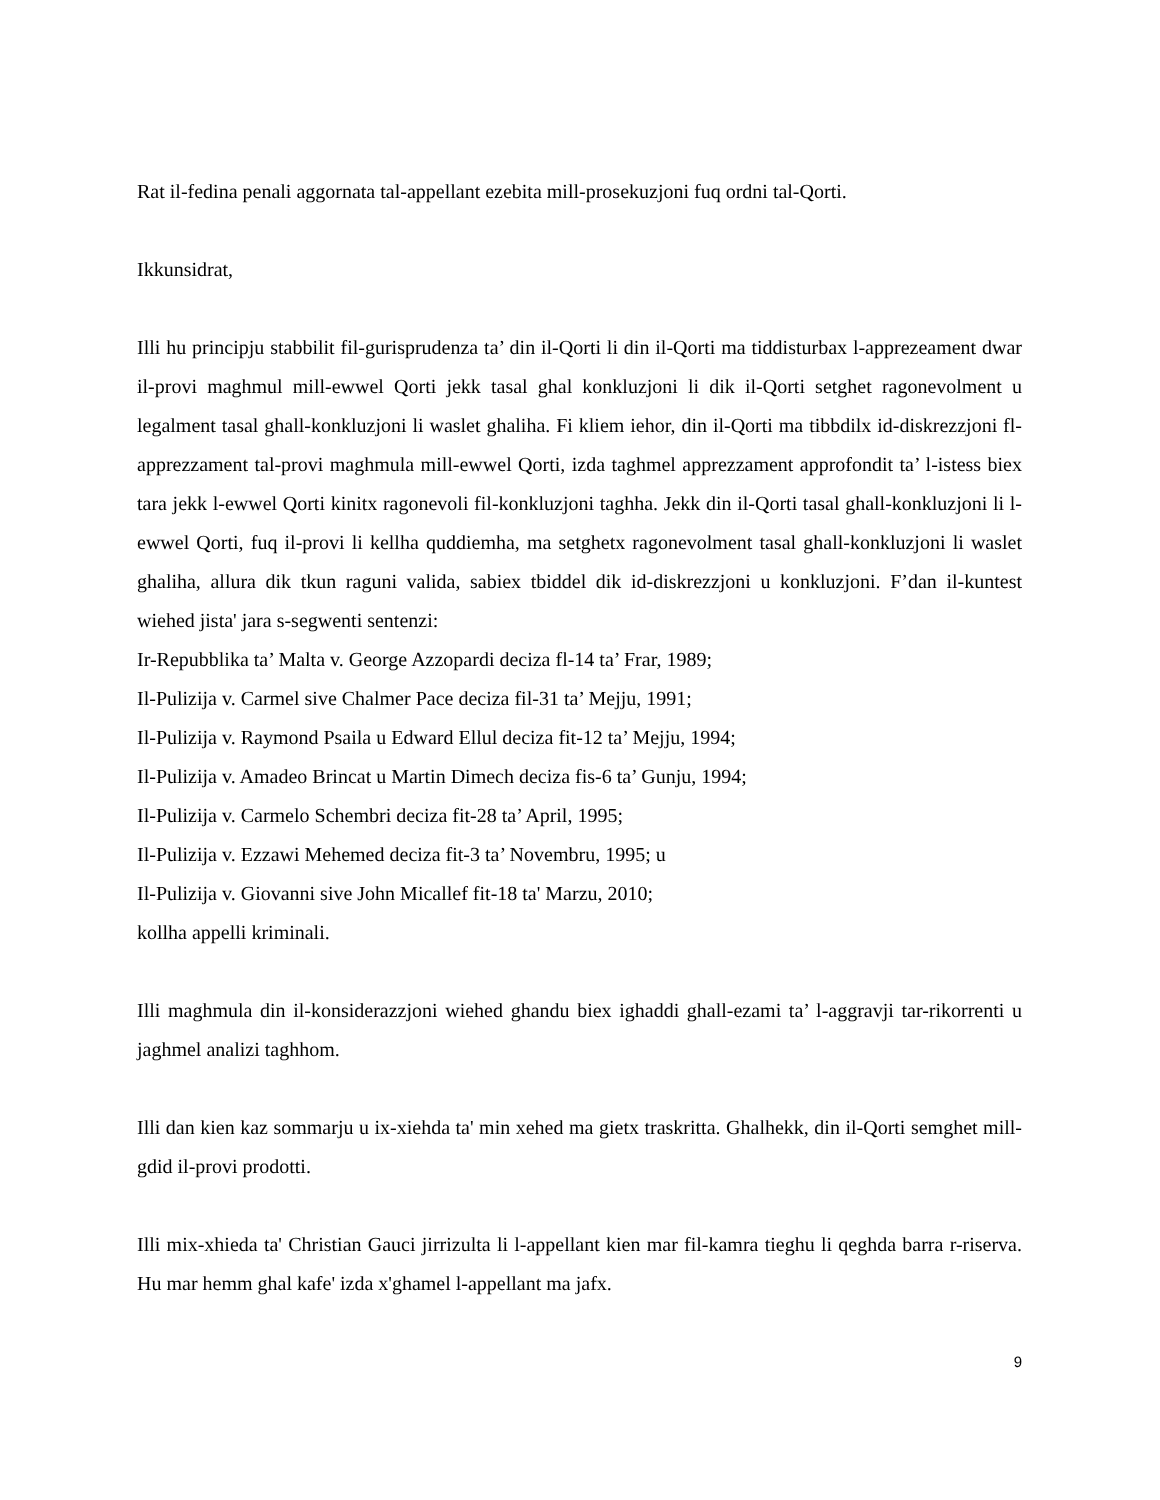Rat il-fedina penali aggornata tal-appellant ezebita mill-prosekuzjoni fuq ordni tal-Qorti.
Ikkunsidrat,
Illi hu principju stabbilit fil-gurisprudenza ta’ din il-Qorti li din il-Qorti ma tiddisturbax l-apprezeament dwar il-provi maghmul mill-ewwel Qorti jekk tasal ghal konkluzjoni li dik il-Qorti setghet ragonevolment u legalment tasal ghall-konkluzjoni li waslet ghaliha. Fi kliem iehor, din il-Qorti ma tibbdilx id-diskrezzjoni fl-apprezzament tal-provi maghmula mill-ewwel Qorti, izda taghmel apprezzament approfondit ta’ l-istess biex tara jekk l-ewwel Qorti kinitx ragonevoli fil-konkluzjoni taghha. Jekk din il-Qorti tasal ghall-konkluzjoni li l-ewwel Qorti, fuq il-provi li kellha quddiemha, ma setghetx ragonevolment tasal ghall-konkluzjoni li waslet ghaliha, allura dik tkun raguni valida, sabiex tbiddel dik id-diskrezzjoni u konkluzjoni. F’dan il-kuntest wiehed jista' jara s-segwenti sentenzi:
Ir-Repubblika ta’ Malta v. George Azzopardi deciza fl-14 ta’ Frar, 1989;
Il-Pulizija v. Carmel sive Chalmer Pace deciza fil-31 ta’ Mejju, 1991;
Il-Pulizija v. Raymond Psaila u Edward Ellul deciza fit-12 ta’ Mejju, 1994;
Il-Pulizija v. Amadeo Brincat u Martin Dimech deciza fis-6 ta’ Gunju, 1994;
Il-Pulizija v. Carmelo Schembri deciza fit-28 ta’ April, 1995;
Il-Pulizija v. Ezzawi Mehemed deciza fit-3 ta’ Novembru, 1995; u
Il-Pulizija v. Giovanni sive John Micallef fit-18 ta' Marzu, 2010;
kollha appelli kriminali.
Illi maghmula din il-konsiderazzjoni wiehed ghandu biex ighaddi ghall-ezami ta’ l-aggravji tar-rikorrenti u jaghmel analizi taghhom.
Illi dan kien kaz sommarju u ix-xiehda ta' min xehed ma gietx traskritta. Ghalhekk, din il-Qorti semghet mill-gdid il-provi prodotti.
Illi mix-xhieda ta' Christian Gauci jirrizulta li l-appellant kien mar fil-kamra tieghu li qeghda barra r-riserva. Hu mar hemm ghal kafe' izda x'ghamel l-appellant ma jafx.
9